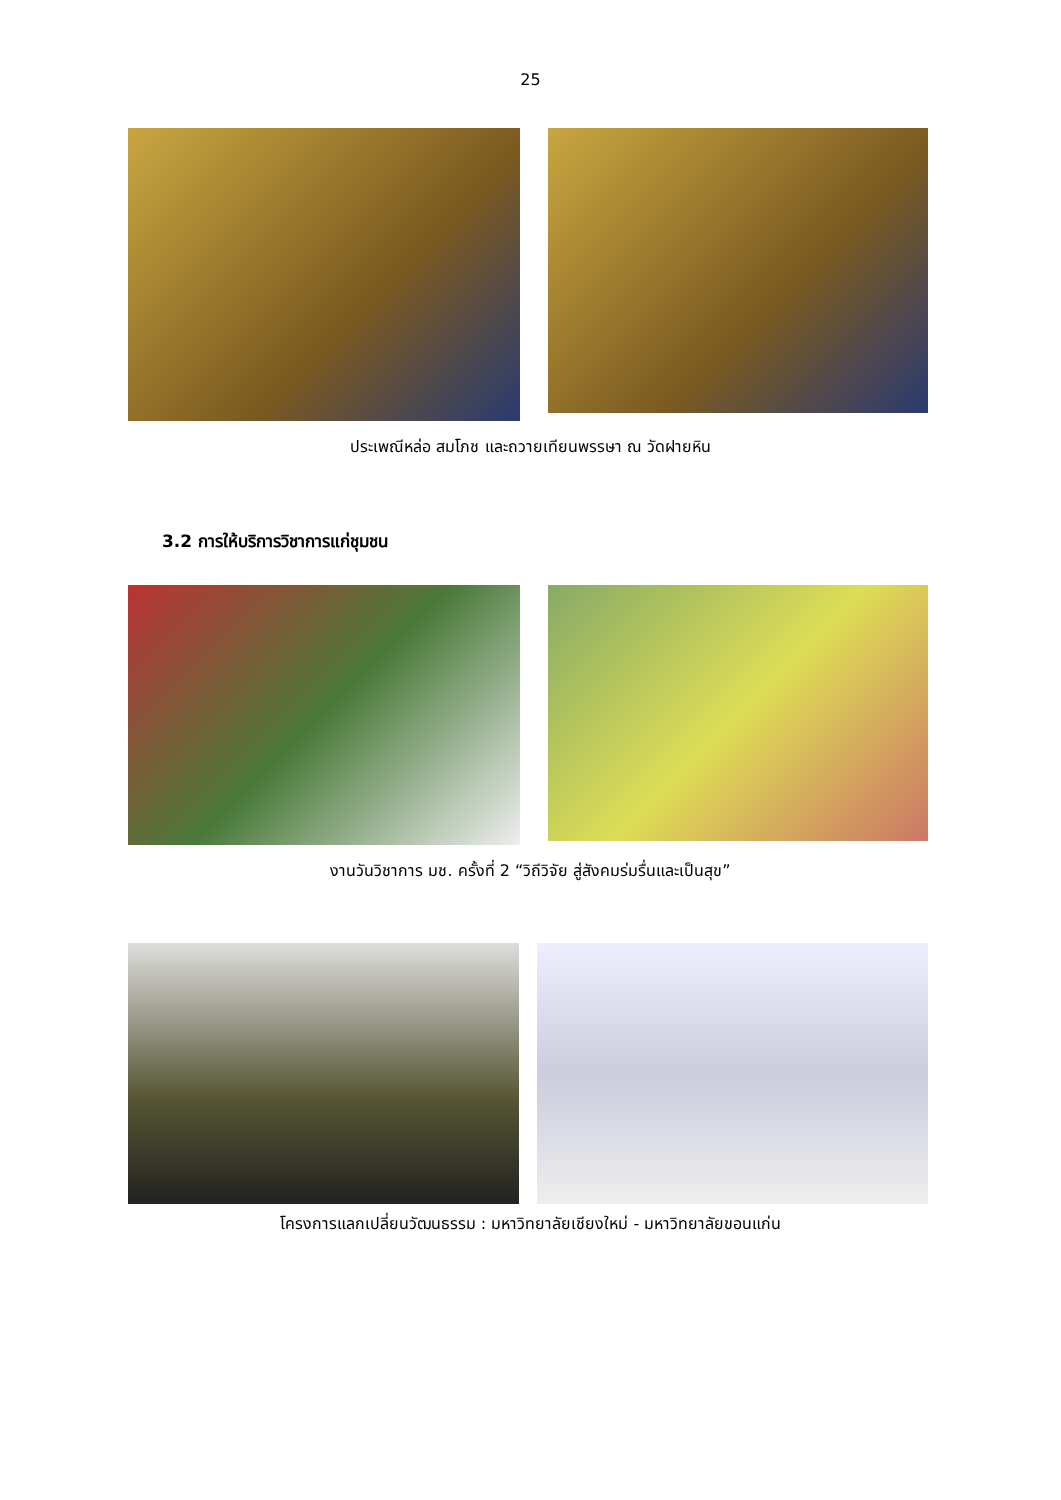25
ประเพณีหล่อ สมโภช และถวายเทียนพรรษา ณ วัดฝายหิน
3.2 การให้บริการวิชาการแก่ชุมชน
งานวันวิชาการ มช. ครั้งที่ 2 “วิถีวิจัย สู่สังคมร่มรื่นและเป็นสุข”
โครงการแลกเปลี่ยนวัฒนธรรม : มหาวิทยาลัยเชียงใหม่ - มหาวิทยาลัยขอนแก่น